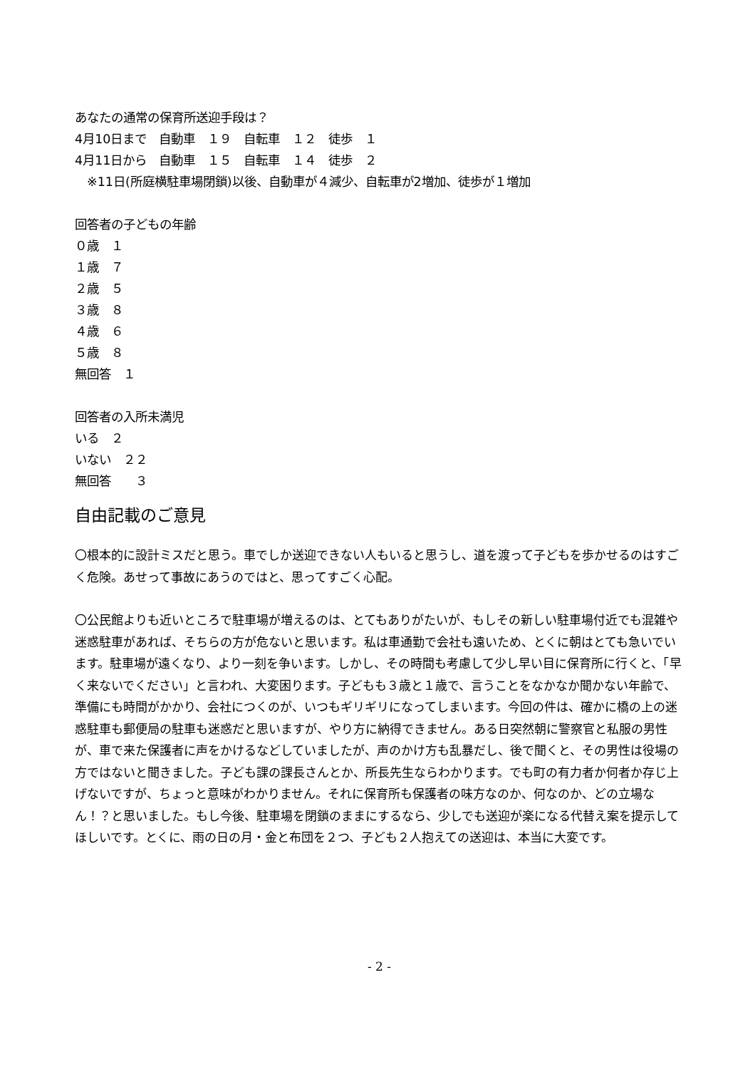あなたの通常の保育所送迎手段は？
4月10日まで　自動車　１９　自転車　１２　徒歩　１
4月11日から　自動車　１５　自転車　１４　徒歩　２
　※11日(所庭横駐車場閉鎖)以後、自動車が４減少、自転車が2増加、徒歩が１増加
回答者の子どもの年齢
０歳　１
１歳　７
２歳　５
３歳　８
４歳　６
５歳　８
無回答　１
回答者の入所未満児
いる　２
いない　２２
無回答　　３
自由記載のご意見
〇根本的に設計ミスだと思う。車でしか送迎できない人もいると思うし、道を渡って子どもを歩かせるのはすごく危険。あせって事故にあうのではと、思ってすごく心配。
〇公民館よりも近いところで駐車場が増えるのは、とてもありがたいが、もしその新しい駐車場付近でも混雑や迷惑駐車があれば、そちらの方が危ないと思います。私は車通勤で会社も遠いため、とくに朝はとても急いでいます。駐車場が遠くなり、より一刻を争います。しかし、その時間も考慮して少し早い目に保育所に行くと、「早く来ないでください」と言われ、大変困ります。子どもも３歳と１歳で、言うことをなかなか聞かない年齢で、準備にも時間がかかり、会社につくのが、いつもギリギリになってしまいます。今回の件は、確かに橋の上の迷惑駐車も郵便局の駐車も迷惑だと思いますが、やり方に納得できません。ある日突然朝に警察官と私服の男性が、車で来た保護者に声をかけるなどしていましたが、声のかけ方も乱暴だし、後で聞くと、その男性は役場の方ではないと聞きました。子ども課の課長さんとか、所長先生ならわかります。でも町の有力者か何者か存じ上げないですが、ちょっと意味がわかりません。それに保育所も保護者の味方なのか、何なのか、どの立場なん！？と思いました。もし今後、駐車場を閉鎖のままにするなら、少しでも送迎が楽になる代替え案を提示してほしいです。とくに、雨の日の月・金と布団を２つ、子ども２人抱えての送迎は、本当に大変です。
- 2 -